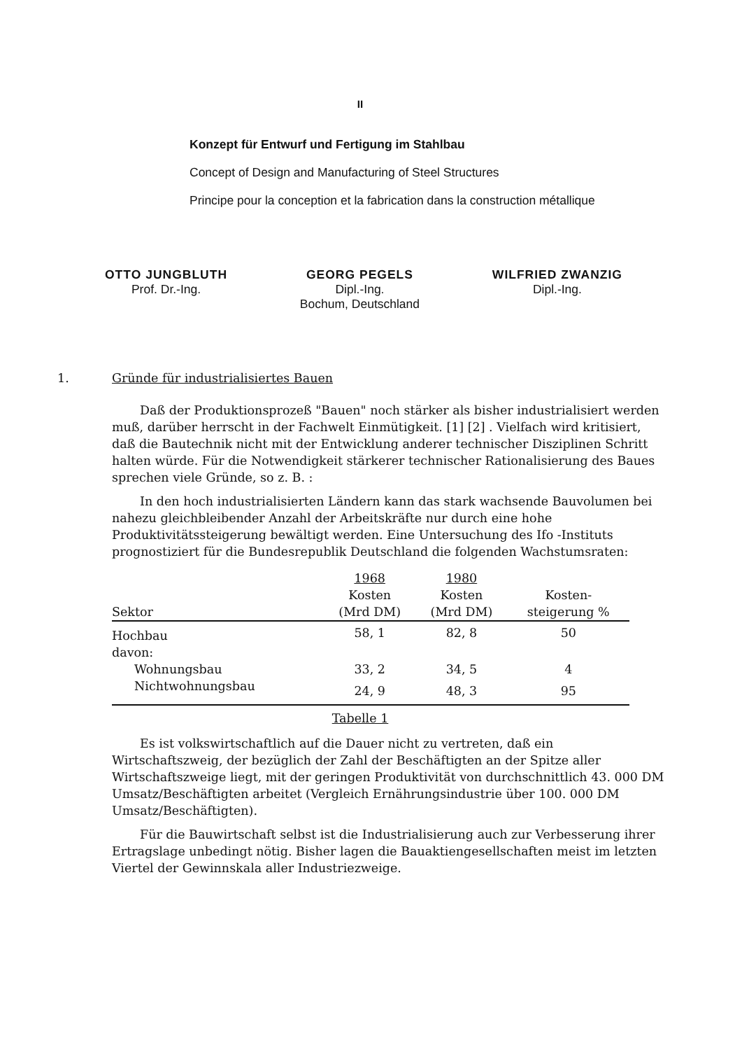II
Konzept für Entwurf und Fertigung im Stahlbau
Concept of Design and Manufacturing of Steel Structures
Principe pour la conception et la fabrication dans la construction métallique
OTTO JUNGBLUTH
Prof. Dr.-Ing.
GEORG PEGELS
Dipl.-Ing.
Bochum, Deutschland
WILFRIED ZWANZIG
Dipl.-Ing.
1. Gründe für industrialisiertes Bauen
Daß der Produktionsprozeß "Bauen" noch stärker als bisher industrialisiert werden muß, darüber herrscht in der Fachwelt Einmütigkeit. [1] [2] . Vielfach wird kritisiert, daß die Bautechnik nicht mit der Entwicklung anderer technischer Disziplinen Schritt halten würde. Für die Notwendigkeit stärkerer technischer Rationalisierung des Baues sprechen viele Gründe, so z. B. :
In den hoch industrialisierten Ländern kann das stark wachsende Bauvolumen bei nahezu gleichbleibender Anzahl der Arbeitskräfte nur durch eine hohe Produktivitätssteigerung bewältigt werden. Eine Untersuchung des Ifo -Instituts prognostiziert für die Bundesrepublik Deutschland die folgenden Wachstumsraten:
| | 1968 | 1980 | |
| --- | --- | --- | --- |
| Sektor | Kosten (Mrd DM) | Kosten (Mrd DM) | Kosten- steigerung % |
| Hochbau | 58, 1 | 82, 8 | 50 |
| davon: | | | |
| Wohnungsbau | 33, 2 | 34, 5 | 4 |
| Nichtwohnungsbau | 24, 9 | 48, 3 | 95 |
Tabelle 1
Es ist volkswirtschaftlich auf die Dauer nicht zu vertreten, daß ein Wirtschaftszweig, der bezüglich der Zahl der Beschäftigten an der Spitze aller Wirtschaftszweige liegt, mit der geringen Produktivität von durchschnittlich 43. 000 DM Umsatz/Beschäftigten arbeitet (Vergleich Ernährungsindustrie über 100. 000 DM Umsatz/Beschäftigten).
Für die Bauwirtschaft selbst ist die Industrialisierung auch zur Verbesserung ihrer Ertragslage unbedingt nötig. Bisher lagen die Bauaktiengesellschaften meist im letzten Viertel der Gewinnskala aller Industriezweige.